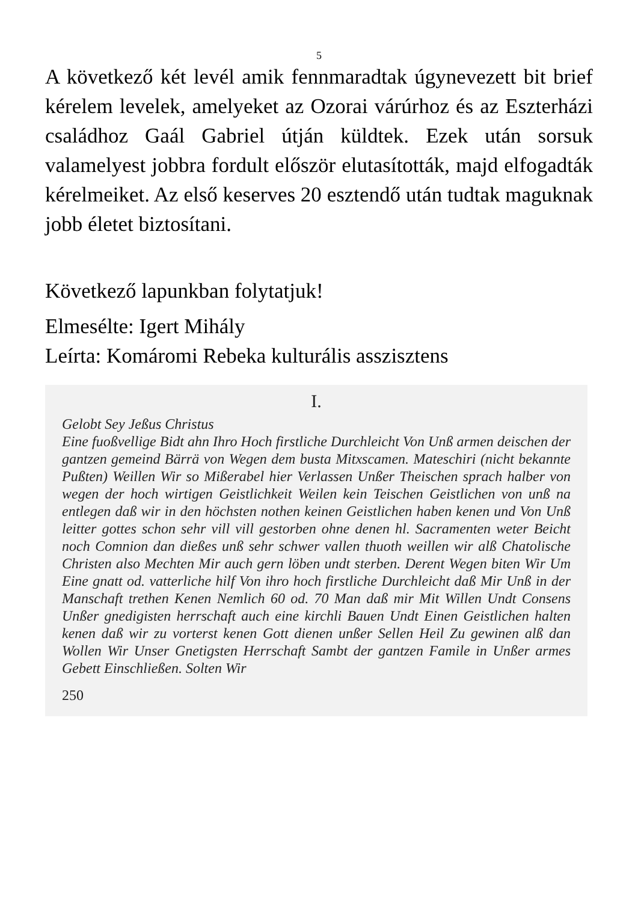5
A következő két levél amik fennmaradtak úgynevezett bit brief kérelem levelek, amelyeket az Ozorai várúrhoz és az Eszterházi családhoz Gaál Gabriel útján küldtek. Ezek után sorsuk valamelyest jobbra fordult először elutasították, majd elfogadták kérelmeiket. Az első keserves 20 esztendő után tudtak maguknak jobb életet biztosítani.
Következő lapunkban folytatjuk!
Elmesélte: Igert Mihály
Leírta: Komáromi Rebeka kulturális asszisztens
I.
Gelobt Sey Jeßus Christus
Eine fuoßvellige Bidt ahn Ihro Hoch firstliche Durchleicht Von Unß armen deischen der gantzen gemeind Bärrä von Wegen dem busta Mitxscamen. Mateschiri (nicht bekannte Pußten) Weillen Wir so Mißerabel hier Verlassen Unßer Theischen sprach halber von wegen der hoch wirtigen Geistlichkeit Weilen kein Teischen Geistlichen von unß na entlegen daß wir in den höchsten nothen keinen Geistlichen haben kenen und Von Unß leitter gottes schon sehr vill vill gestorben ohne denen hl. Sacramenten weter Beicht noch Comnion dan dießes unß sehr schwer vallen thuoth weillen wir alß Chatolische Christen also Mechten Mir auch gern löben undt sterben. Derent Wegen biten Wir Um Eine gnatt od. vatterliche hilf Von ihro hoch firstliche Durchleicht daß Mir Unß in der Manschaft trethen Kenen Nemlich 60 od. 70 Man daß mir Mit Willen Undt Consens Unßer gnedigisten herrschaft auch eine kirchli Bauen Undt Einen Geistlichen halten kenen daß wir zu vorterst kenen Gott dienen unßer Sellen Heil Zu gewinen alß dan Wollen Wir Unser Gnetigsten Herrschaft Sambt der gantzen Famile in Unßer armes Gebett Einschließen. Solten Wir
250